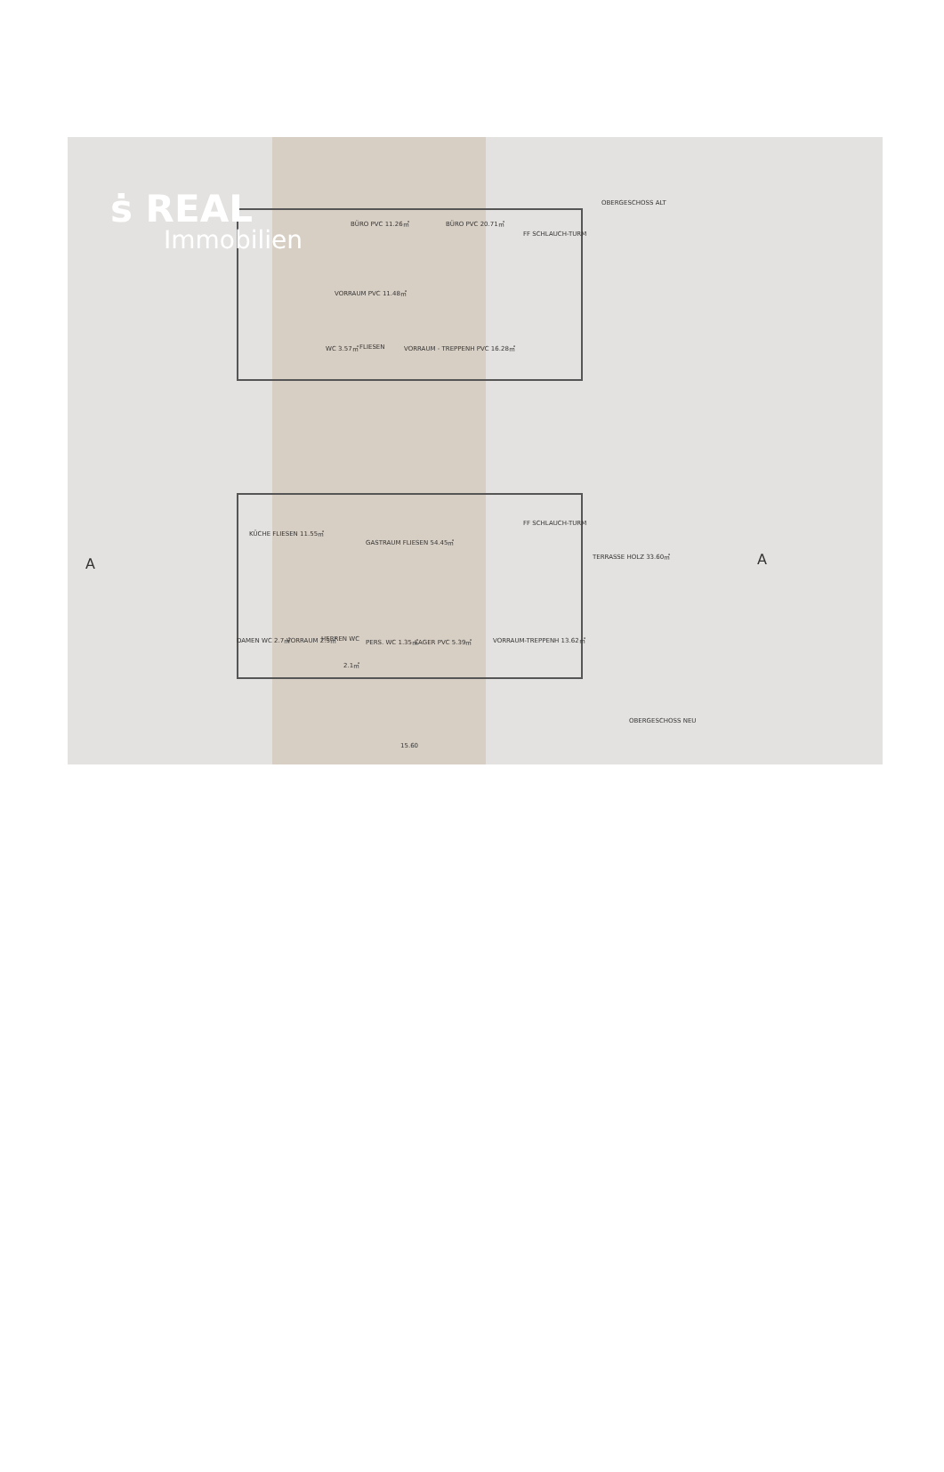ṡ REAL
Immobilien
OBERGESCHOSS ALT
BÜRO PVC 11.26㎡ BÜRO PVC 20.71㎡
FF SCHLAUCH-TURM
VORRAUM PVC 11.48㎡
WC 3.57㎡ FLIESEN VORRAUM - TREPPENH PVC 16.28㎡
KÜCHE FLIESEN 11.55㎡
GASTRAUM FLIESEN 54.45㎡
FF SCHLAUCH-TURM
TERRASSE HOLZ 33.60㎡
DAMEN WC 2.7㎡ VORRAUM 2.3㎡ HERREN WC
2.1㎡
PERS. WC 1.35㎡ LAGER PVC 5.39㎡ VORRAUM-TREPPENH 13.62㎡
A A
OBERGESCHOSS NEU
15.60